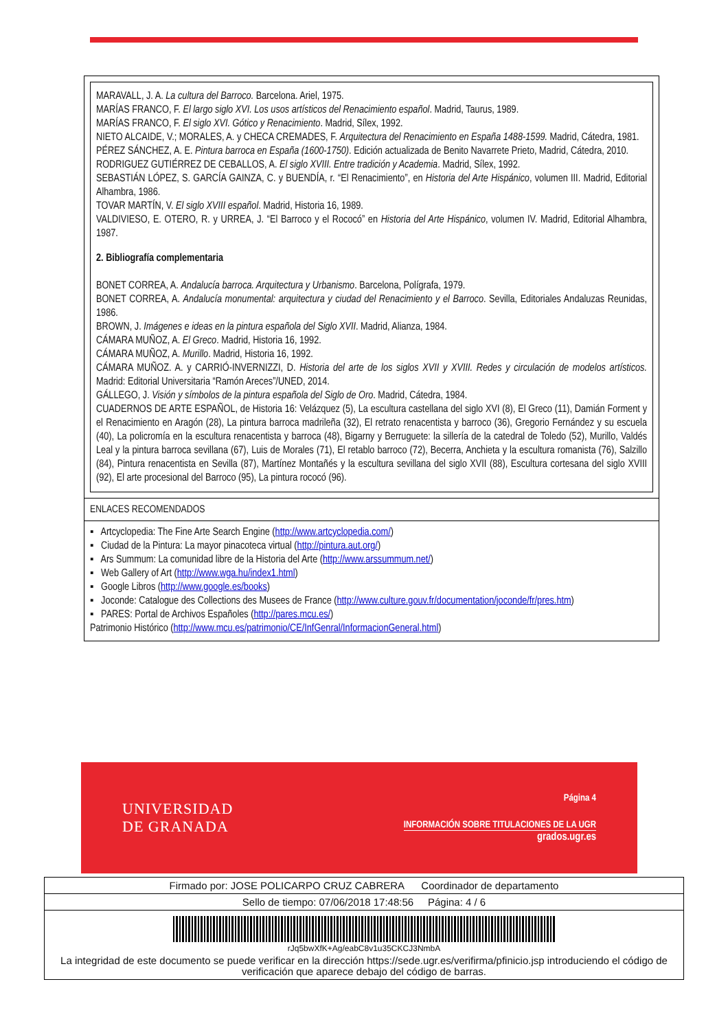MARAVALL, J. A. La cultura del Barroco. Barcelona. Ariel, 1975.
MARÍAS FRANCO, F. El largo siglo XVI. Los usos artísticos del Renacimiento español. Madrid, Taurus, 1989.
MARÍAS FRANCO, F. El siglo XVI. Gótico y Renacimiento. Madrid, Sílex, 1992.
NIETO ALCAIDE, V.; MORALES, A. y CHECA CREMADES, F. Arquitectura del Renacimiento en España 1488-1599. Madrid, Cátedra, 1981.
PÉREZ SÁNCHEZ, A. E. Pintura barroca en España (1600-1750). Edición actualizada de Benito Navarrete Prieto, Madrid, Cátedra, 2010.
RODRIGUEZ GUTIÉRREZ DE CEBALLOS, A. El siglo XVIII. Entre tradición y Academia. Madrid, Sílex, 1992.
SEBASTIÁN LÓPEZ, S. GARCÍA GAINZA, C. y BUENDÍA, r. “El Renacimiento”, en Historia del Arte Hispánico, volumen III. Madrid, Editorial Alhambra, 1986.
TOVAR MARTÍN, V. El siglo XVIII español. Madrid, Historia 16, 1989.
VALDIVIESO, E. OTERO, R. y URREA, J. “El Barroco y el Rococó” en Historia del Arte Hispánico, volumen IV. Madrid, Editorial Alhambra, 1987.
2. Bibliografía complementaria
BONET CORREA, A. Andalucía barroca. Arquitectura y Urbanismo. Barcelona, Polígrafa, 1979.
BONET CORREA, A. Andalucía monumental: arquitectura y ciudad del Renacimiento y el Barroco. Sevilla, Editoriales Andaluzas Reunidas, 1986.
BROWN, J. Imágenes e ideas en la pintura española del Siglo XVII. Madrid, Alianza, 1984.
CÁMARA MUÑOZ, A. El Greco. Madrid, Historia 16, 1992.
CÁMARA MUÑOZ, A. Murillo. Madrid, Historia 16, 1992.
CÁMARA MUÑOZ. A. y CARRIÓ-INVERNIZZI, D. Historia del arte de los siglos XVII y XVIII. Redes y circulación de modelos artísticos. Madrid: Editorial Universitaria “Ramón Areces”/UNED, 2014.
GÁLLEGO, J. Visión y símbolos de la pintura española del Siglo de Oro. Madrid, Cátedra, 1984.
CUADERNOS DE ARTE ESPAÑOL, de Historia 16: Velázquez (5), La escultura castellana del siglo XVI (8), El Greco (11), Damián Forment y el Renacimiento en Aragón (28), La pintura barroca madrileña (32), El retrato renacentista y barroco (36), Gregorio Fernández y su escuela (40), La policromía en la escultura renacentista y barroca (48), Bigarny y Berruguete: la sillería de la catedral de Toledo (52), Murillo, Valdés Leal y la pintura barroca sevillana (67), Luis de Morales (71), El retablo barroco (72), Becerra, Anchieta y la escultura romanista (76), Salzillo (84), Pintura renacentista en Sevilla (87), Martínez Montañés y la escultura sevillana del siglo XVII (88), Escultura cortesana del siglo XVIII (92), El arte procesional del Barroco (95), La pintura rococó (96).
ENLACES RECOMENDADOS
▪ Artcyclopedia: The Fine Arte Search Engine (http://www.artcyclopedia.com/)
▪ Ciudad de la Pintura: La mayor pinacoteca virtual (http://pintura.aut.org/)
▪ Ars Summum: La comunidad libre de la Historia del Arte (http://www.arssummum.net/)
▪ Web Gallery of Art (http://www.wga.hu/index1.html)
▪ Google Libros (http://www.google.es/books)
▪ Joconde: Catalogue des Collections des Musees de France (http://www.culture.gouv.fr/documentation/joconde/fr/pres.htm)
▪ PARES: Portal de Archivos Españoles (http://pares.mcu.es/)
Patrimonio Histórico (http://www.mcu.es/patrimonio/CE/InfGenral/InformacionGeneral.html)
UNIVERSIDAD
DE GRANADA
Página 4
INFORMACIÓN SOBRE TITULACIONES DE LA UGR
grados.ugr.es
Firmado por: JOSE POLICARPO CRUZ CABRERA Coordinador de departamento
Sello de tiempo: 07/06/2018 17:48:56 Página: 4 / 6
rJq5bwXfK+Ag/eabC8v1u35CKCJ3NmbA
La integridad de este documento se puede verificar en la dirección https://sede.ugr.es/verifirma/pfinicio.jsp introduciendo el código de verificación que aparece debajo del código de barras.